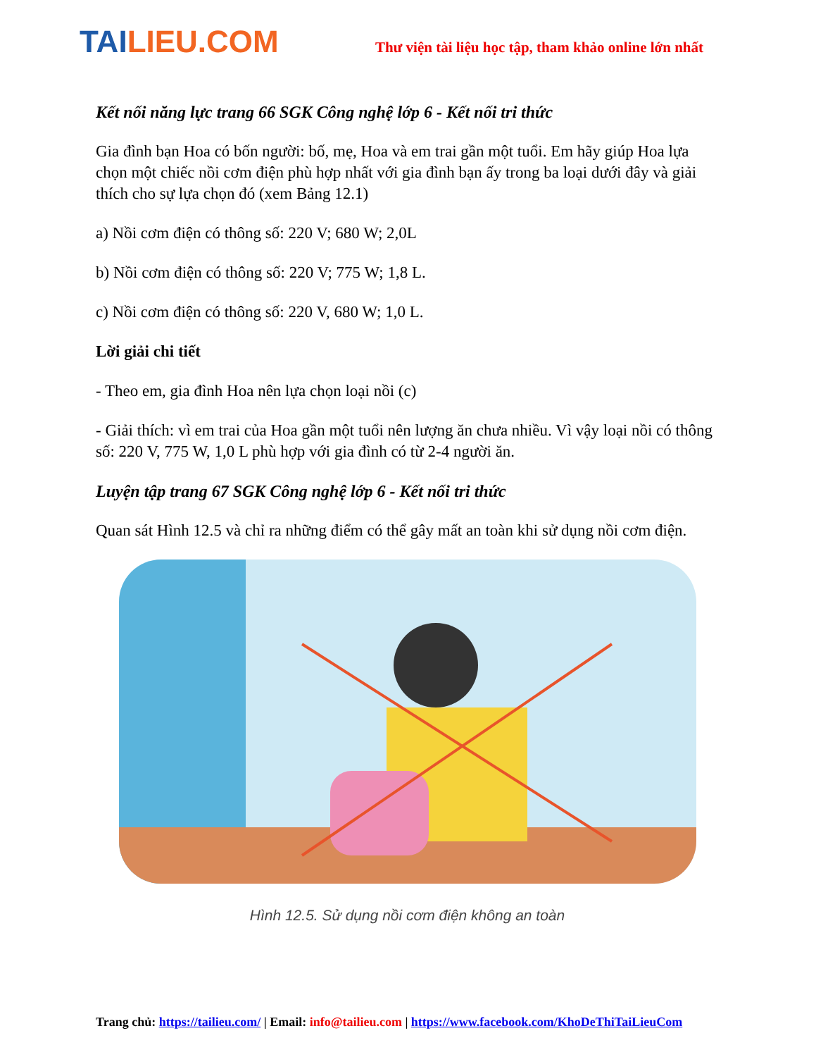TAILIEU.COM
Thư viện tài liệu học tập, tham khảo online lớn nhất
Kết nối năng lực trang 66 SGK Công nghệ lớp 6 - Kết nối tri thức
Gia đình bạn Hoa có bốn người: bố, mẹ, Hoa và em trai gần một tuổi. Em hãy giúp Hoa lựa chọn một chiếc nồi cơm điện phù hợp nhất với gia đình bạn ấy trong ba loại dưới đây và giải thích cho sự lựa chọn đó (xem Bảng 12.1)
a) Nồi cơm điện có thông số: 220 V; 680 W; 2,0L
b) Nồi cơm điện có thông số: 220 V; 775 W; 1,8 L.
c) Nồi cơm điện có thông số: 220 V, 680 W; 1,0 L.
Lời giải chi tiết
- Theo em, gia đình Hoa nên lựa chọn loại nồi (c)
- Giải thích: vì em trai của Hoa gần một tuổi nên lượng ăn chưa nhiều. Vì vậy loại nồi có thông số: 220 V, 775 W, 1,0 L phù hợp với gia đình có từ 2-4 người ăn.
Luyện tập trang 67 SGK Công nghệ lớp 6 - Kết nối tri thức
Quan sát Hình 12.5 và chỉ ra những điểm có thể gây mất an toàn khi sử dụng nồi cơm điện.
Hình 12.5. Sử dụng nồi cơm điện không an toàn
Trang chủ: https://tailieu.com/ | Email: info@tailieu.com | https://www.facebook.com/KhoDeThiTaiLieuCom